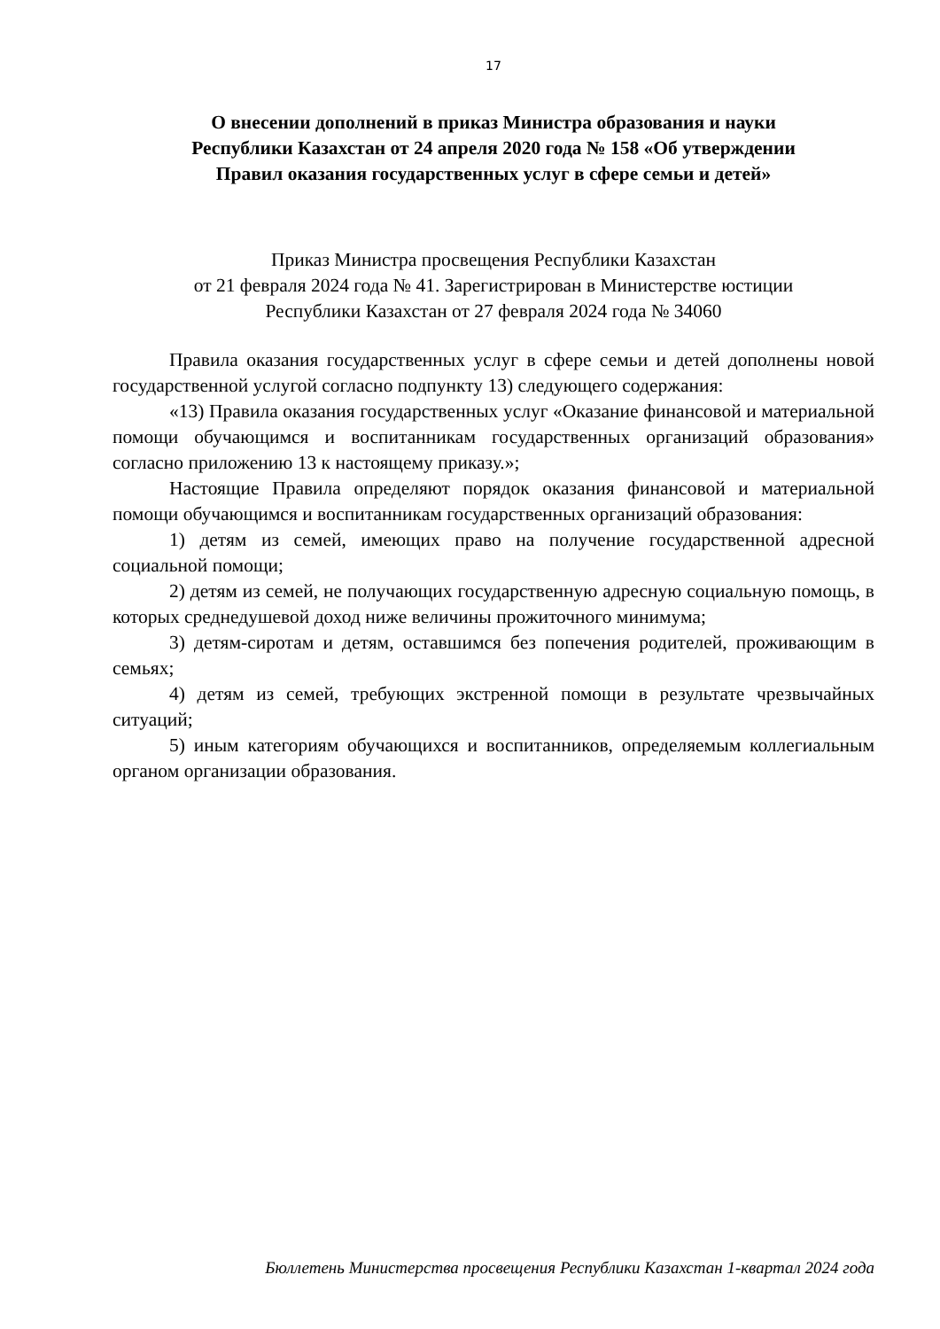17
О внесении дополнений в приказ Министра образования и науки
Республики Казахстан от 24 апреля 2020 года № 158 «Об утверждении
Правил оказания государственных услуг в сфере семьи и детей»
Приказ Министра просвещения Республики Казахстан
от 21 февраля 2024 года № 41. Зарегистрирован в Министерстве юстиции
Республики Казахстан от 27 февраля 2024 года № 34060
Правила оказания государственных услуг в сфере семьи и детей дополнены новой государственной услугой согласно подпункту 13) следующего содержания:
«13) Правила оказания государственных услуг «Оказание финансовой и материальной помощи обучающимся и воспитанникам государственных организаций образования» согласно приложению 13 к настоящему приказу.»;
Настоящие Правила определяют порядок оказания финансовой и материальной помощи обучающимся и воспитанникам государственных организаций образования:
1) детям из семей, имеющих право на получение государственной адресной социальной помощи;
2) детям из семей, не получающих государственную адресную социальную помощь, в которых среднедушевой доход ниже величины прожиточного минимума;
3) детям-сиротам и детям, оставшимся без попечения родителей, проживающим в семьях;
4) детям из семей, требующих экстренной помощи в результате чрезвычайных ситуаций;
5) иным категориям обучающихся и воспитанников, определяемым коллегиальным органом организации образования.
Бюллетень Министерства просвещения Республики Казахстан 1-квартал 2024 года